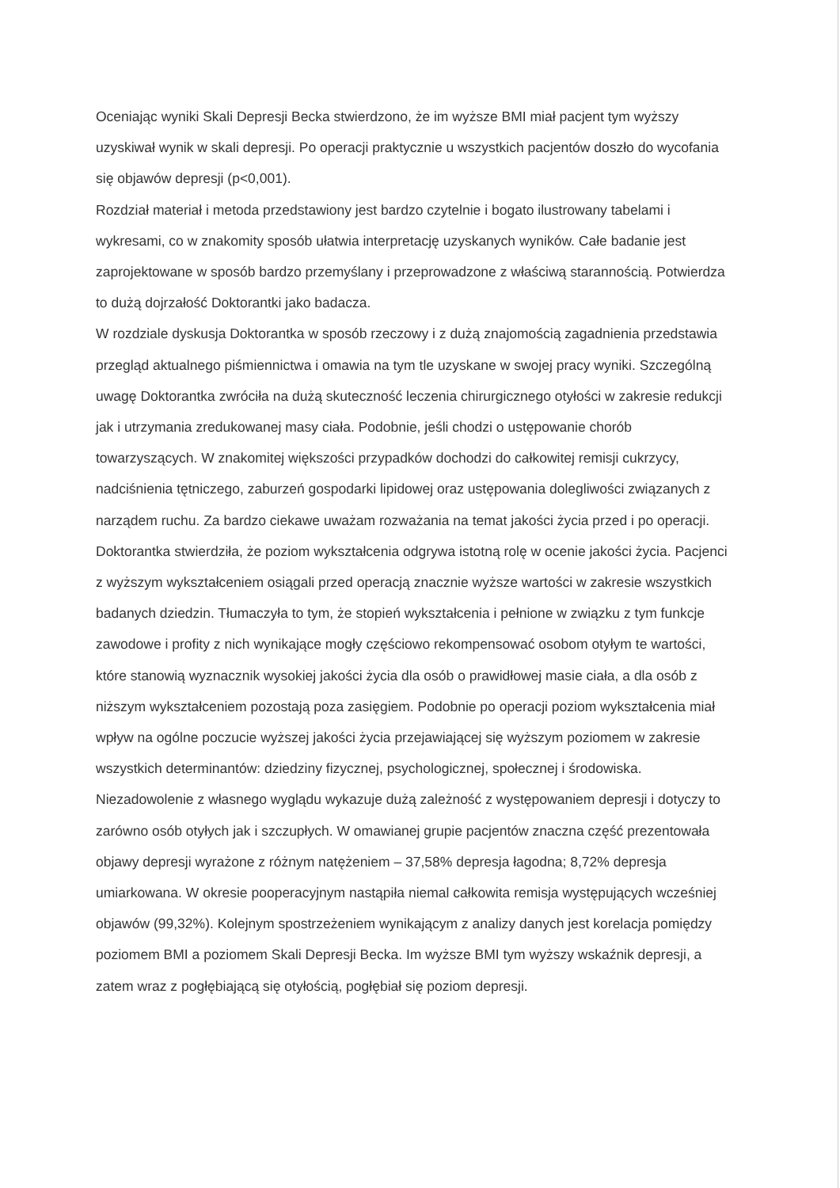Oceniając wyniki Skali Depresji Becka stwierdzono, że im wyższe BMI miał pacjent tym wyższy uzyskiwał wynik w skali depresji. Po operacji praktycznie u wszystkich pacjentów doszło do wycofania się objawów depresji (p<0,001).
Rozdział materiał i metoda przedstawiony jest bardzo czytelnie i bogato ilustrowany tabelami i wykresami, co w znakomity sposób ułatwia interpretację uzyskanych wyników. Całe badanie jest zaprojektowane w sposób bardzo przemyślany i przeprowadzone z właściwą starannością. Potwierdza to dużą dojrzałość Doktorantki jako badacza.
W rozdziale dyskusja Doktorantka w sposób rzeczowy i z dużą znajomością zagadnienia przedstawia przegląd aktualnego piśmiennictwa i omawia na tym tle uzyskane w swojej pracy wyniki. Szczególną uwagę Doktorantka zwróciła na dużą skuteczność leczenia chirurgicznego otyłości w zakresie redukcji jak i utrzymania zredukowanej masy ciała. Podobnie, jeśli chodzi o ustępowanie chorób towarzyszących. W znakomitej większości przypadków dochodzi do całkowitej remisji cukrzycy, nadciśnienia tętniczego, zaburzeń gospodarki lipidowej oraz ustępowania dolegliwości związanych z narządem ruchu. Za bardzo ciekawe uważam rozważania na temat jakości życia przed i po operacji. Doktorantka stwierdziła, że poziom wykształcenia odgrywa istotną rolę w ocenie jakości życia. Pacjenci z wyższym wykształceniem osiągali przed operacją znacznie wyższe wartości w zakresie wszystkich badanych dziedzin. Tłumaczyła to tym, że stopień wykształcenia i pełnione w związku z tym funkcje zawodowe i profity z nich wynikające mogły częściowo rekompensować osobom otyłym te wartości, które stanowią wyznacznik wysokiej jakości życia dla osób o prawidłowej masie ciała, a dla osób z niższym wykształceniem pozostają poza zasięgiem. Podobnie po operacji poziom wykształcenia miał wpływ na ogólne poczucie wyższej jakości życia przejawiającej się wyższym poziomem w zakresie wszystkich determinantów: dziedziny fizycznej, psychologicznej, społecznej i środowiska.
Niezadowolenie z własnego wyglądu wykazuje dużą zależność z występowaniem depresji i dotyczy to zarówno osób otyłych jak i szczupłych. W omawianej grupie pacjentów znaczna część prezentowała objawy depresji wyrażone z różnym natężeniem – 37,58% depresja łagodna; 8,72% depresja umiarkowana. W okresie pooperacyjnym nastąpiła niemal całkowita remisja występujących wcześniej objawów (99,32%). Kolejnym spostrzeżeniem wynikającym z analizy danych jest korelacja pomiędzy poziomem BMI a poziomem Skali Depresji Becka. Im wyższe BMI tym wyższy wskaźnik depresji, a zatem wraz z pogłębiającą się otyłością, pogłębiał się poziom depresji.